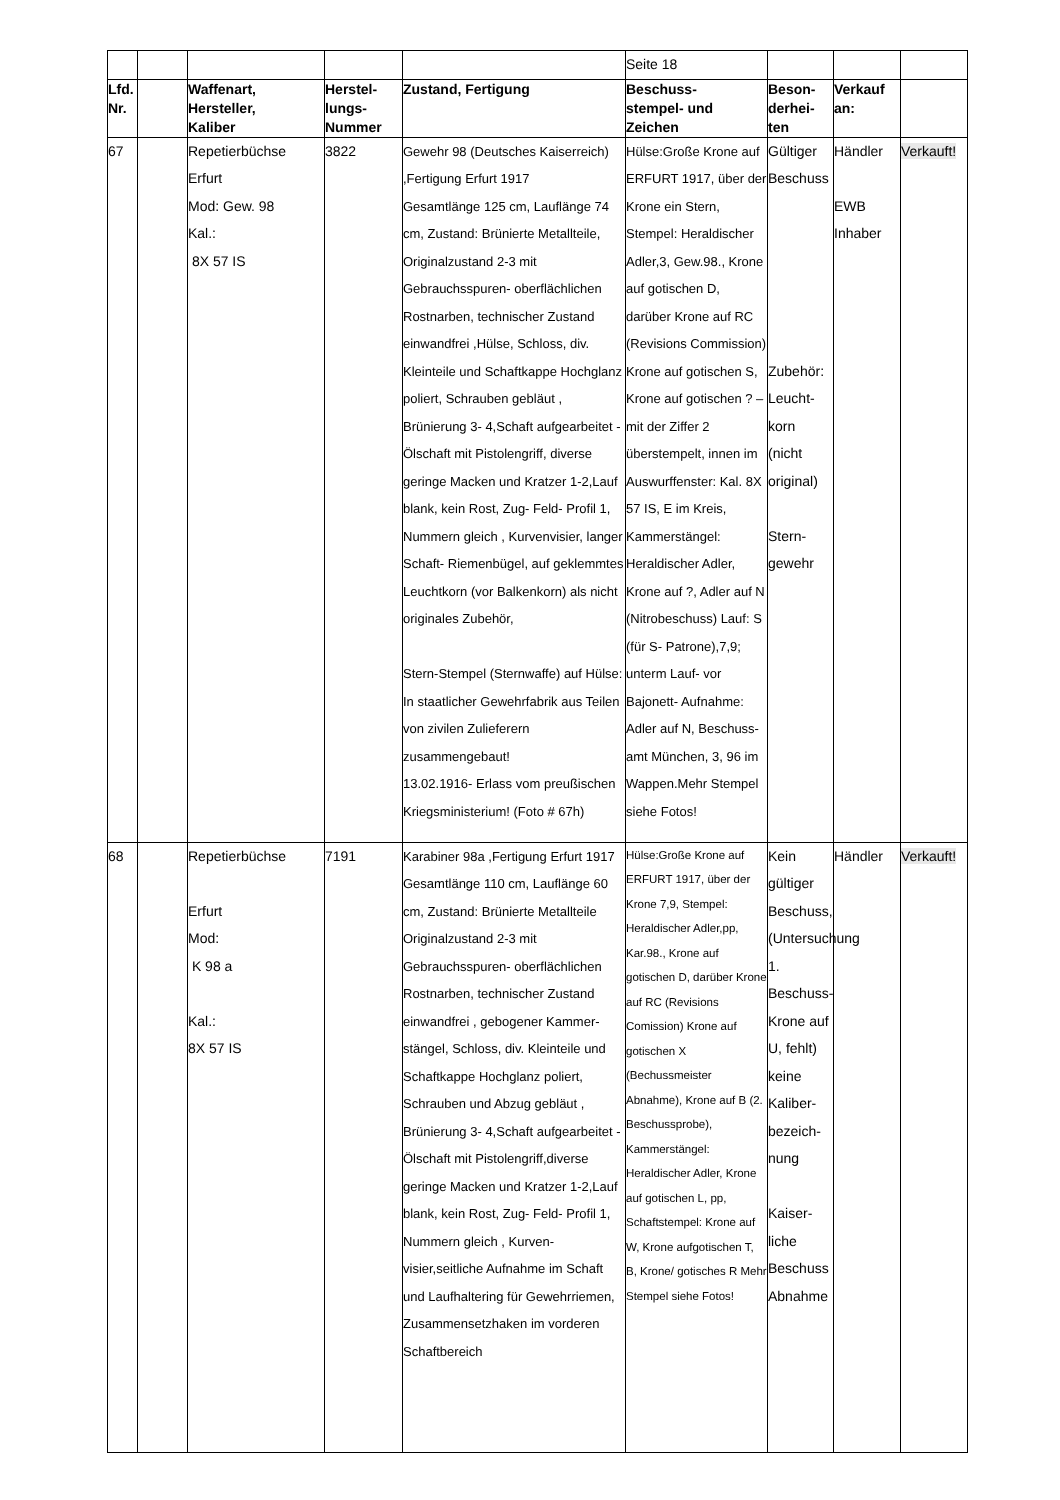| | | | | | Seite 18 | | | |
| Lfd. Nr. | | Waffenart, Hersteller, Kaliber | Herstel- lungs- Nummer | Zustand, Fertigung | Beschuss- stempel- und Zeichen | Beson- derhei- ten | Verkauf an: | |
| 67 | | Repetierbüchse Erfurt Mod: Gew. 98 Kal.: 8X 57 IS | 3822 | Gewehr 98 (Deutsches Kaiserreich) ,Fertigung Erfurt 1917 Gesamtlänge 125 cm, Lauflänge 74 cm, Zustand: Brünierte Metallteile, Originalzustand 2-3 mit Gebrauchsspuren- oberflächlichen Rostnarben, technischer Zustand einwandfrei ,Hülse, Schloss, div. Kleinteile und Schaftkappe Hochglanz poliert, Schrauben gebläut , Brünierung 3- 4,Schaft aufgearbeitet - Ölschaft mit Pistolengriff, diverse geringe Macken und Kratzer 1-2,Lauf blank, kein Rost, Zug- Feld- Profil 1, Nummern gleich , Kurvenvisier, langer Schaft- Riemenbügel, auf geklemmtes Leuchtkorn (vor Balkenkorn) als nicht originales Zubehör, Stern-Stempel (Sternwaffe) auf Hülse: In staatlicher Gewehrfabrik aus Teilen von zivilen Zulieferern zusammengebaut! 13.02.1916- Erlass vom preußischen Kriegsministerium! (Foto # 67h) | Hülse:Große Krone auf ERFURT 1917, über der Krone ein Stern, Stempel: Heraldischer Adler,3, Gew.98., Krone auf gotischen D, darüber Krone auf RC (Revisions Commission) Krone auf gotischen S, Krone auf gotischen ? – mit der Ziffer 2 überstempelt, innen im Auswurffenster: Kal. 8X 57 IS, E im Kreis, Kammerstängel: Heraldischer Adler, Krone auf ?, Adler auf N (Nitrobeschuss) Lauf: S (für S- Patrone),7,9; unterm Lauf- vor Bajonett- Aufnahme: Adler auf N, Beschuss-amt München, 3, 96 im Wappen.Mehr Stempel siehe Fotos! | Gültiger Beschuss Zubehör: Leucht-korn (nicht original) Stern-gewehr | Händler EWB Inhaber | Verkauft! |
| 68 | | Repetierbüchse Erfurt Mod: K 98 a Kal.: 8X 57 IS | 7191 | Karabiner 98a ,Fertigung Erfurt 1917 Gesamtlänge 110 cm, Lauflänge 60 cm, Zustand: Brünierte Metallteile Originalzustand 2-3 mit Gebrauchsspuren- oberflächlichen Rostnarben, technischer Zustand einwandfrei , gebogener Kammer-stängel, Schloss, div. Kleinteile und Schaftkappe Hochglanz poliert, Schrauben und Abzug gebläut , Brünierung 3- 4,Schaft aufgearbeitet - Ölschaft mit Pistolengriff,diverse geringe Macken und Kratzer 1-2,Lauf blank, kein Rost, Zug- Feld- Profil 1, Nummern gleich , Kurven-visier,seitliche Aufnahme im Schaft und Laufhaltering für Gewehrriemen, Zusammensetzhaken im vorderen Schaftbereich | Hülse:Große Krone auf ERFURT 1917, über der Krone 7,9, Stempel: Heraldischer Adler,pp, Kar.98., Krone auf gotischen D, darüber Krone auf RC (Revisions Comission) Krone auf gotischen X (Bechussmeister Abnahme), Krone auf B (2. Beschussprobe), Kammerstängel: Heraldischer Adler, Krone auf gotischen L, pp, Schaftstempel: Krone auf W, Krone aufgotischen T, B, Krone/ gotisches R Mehr Stempel siehe Fotos! | Kein gültiger Beschuss, (Untersuchung 1. Beschuss-Krone auf U, fehlt) keine Kaliber-bezeich-nung Kaiser-liche Beschuss Abnahme | Händler | Verkauft! |